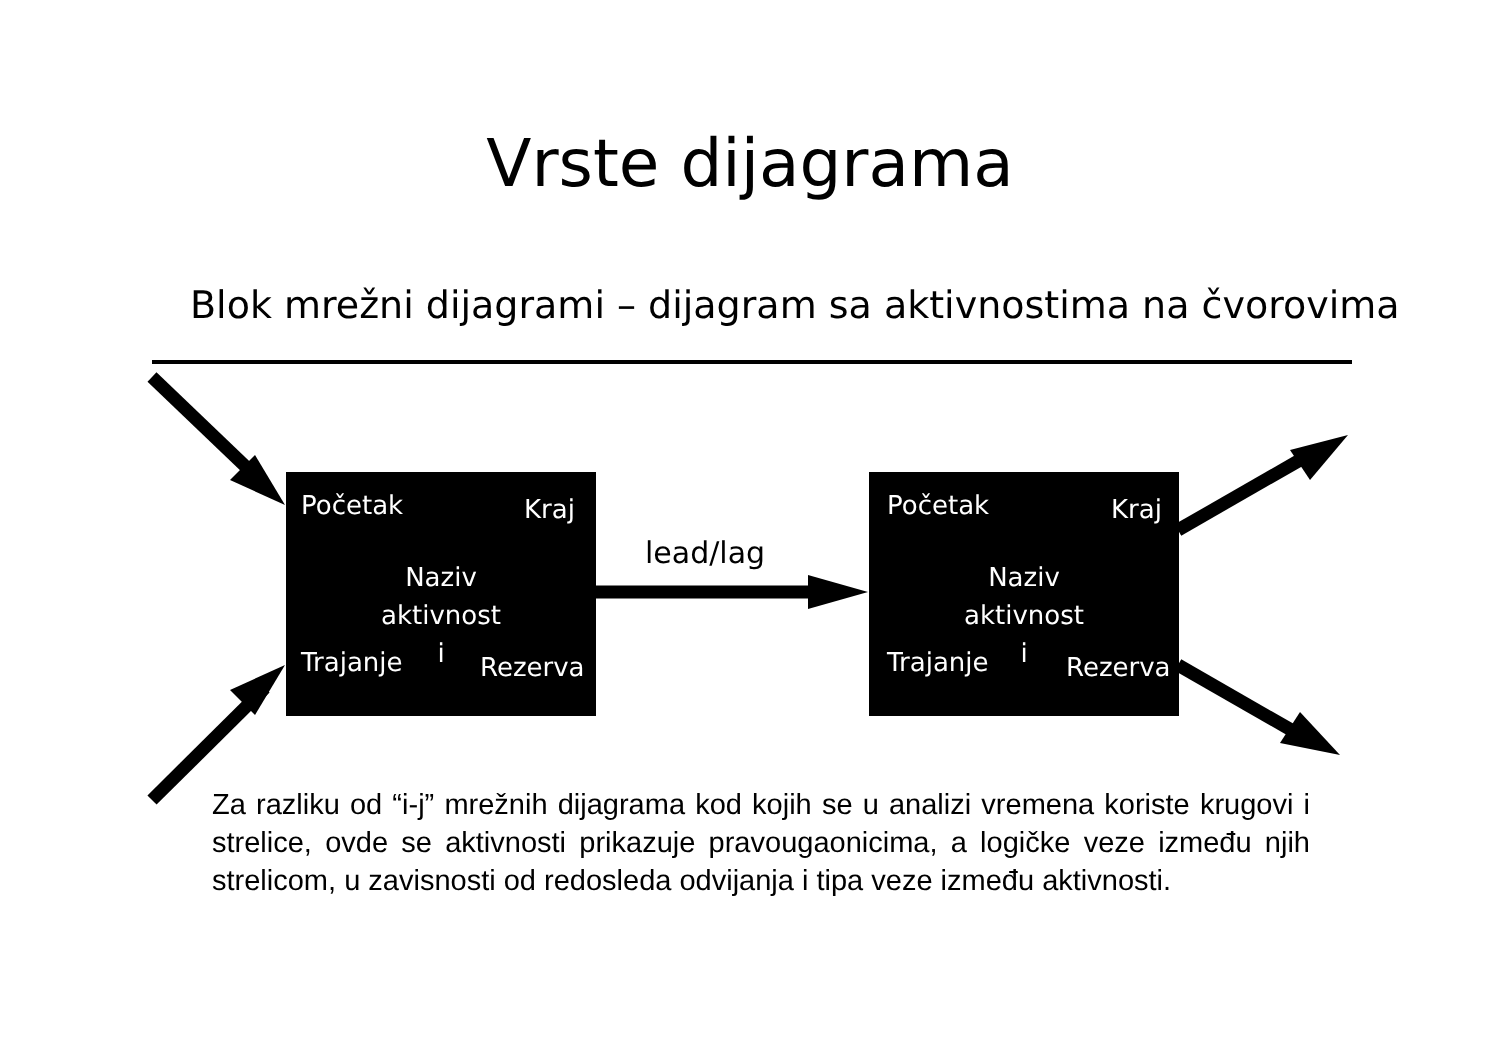Vrste dijagrama
Blok mrežni dijagrami – dijagram sa aktivnostima na čvorovima
Početak Kraj
Naziv
aktivnost
i
Trajanje Rezerva
lead/lag
Početak Kraj
Naziv
aktivnost
i
Trajanje Rezerva
Za razliku od “i-j” mrežnih dijagrama kod kojih se u analizi vremena koriste krugovi i strelice, ovde se aktivnosti prikazuje pravougaonicima, a logičke veze između njih strelicom, u zavisnosti od redosleda odvijanja i tipa veze između aktivnosti.